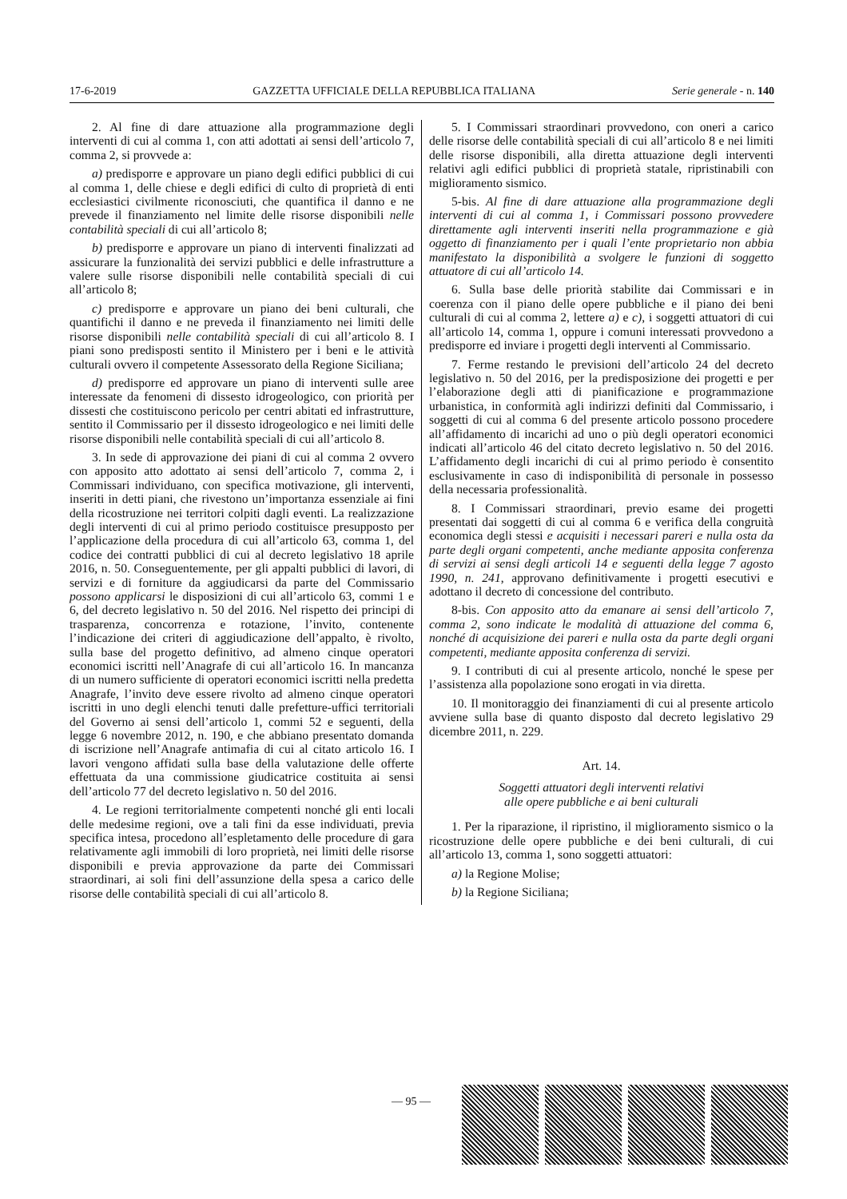17-6-2019 GAZZETTA UFFICIALE DELLA REPUBBLICA ITALIANA Serie generale - n. 140
2. Al fine di dare attuazione alla programmazione degli interventi di cui al comma 1, con atti adottati ai sensi dell’articolo 7, comma 2, si provvede a:
a) predisporre e approvare un piano degli edifici pubblici di cui al comma 1, delle chiese e degli edifici di culto di proprietà di enti ecclesiastici civilmente riconosciuti, che quantifica il danno e ne prevede il finanziamento nel limite delle risorse disponibili nelle contabilità speciali di cui all’articolo 8;
b) predisporre e approvare un piano di interventi finalizzati ad assicurare la funzionalità dei servizi pubblici e delle infrastrutture a valere sulle risorse disponibili nelle contabilità speciali di cui all’articolo 8;
c) predisporre e approvare un piano dei beni culturali, che quantifichi il danno e ne preveda il finanziamento nei limiti delle risorse disponibili nelle contabilità speciali di cui all’articolo 8. I piani sono predisposti sentito il Ministero per i beni e le attività culturali ovvero il competente Assessorato della Regione Siciliana;
d) predisporre ed approvare un piano di interventi sulle aree interessate da fenomeni di dissesto idrogeologico, con priorità per dissesti che costituiscono pericolo per centri abitati ed infrastrutture, sentito il Commissario per il dissesto idrogeologico e nei limiti delle risorse disponibili nelle contabilità speciali di cui all’articolo 8.
3. In sede di approvazione dei piani di cui al comma 2 ovvero con apposito atto adottato ai sensi dell’articolo 7, comma 2, i Commissari individuano, con specifica motivazione, gli interventi, inseriti in detti piani, che rivestono un’importanza essenziale ai fini della ricostruzione nei territori colpiti dagli eventi. La realizzazione degli interventi di cui al primo periodo costituisce presupposto per l’applicazione della procedura di cui all’articolo 63, comma 1, del codice dei contratti pubblici di cui al decreto legislativo 18 aprile 2016, n. 50. Conseguentemente, per gli appalti pubblici di lavori, di servizi e di forniture da aggiudicarsi da parte del Commissario possono applicarsi le disposizioni di cui all’articolo 63, commi 1 e 6, del decreto legislativo n. 50 del 2016. Nel rispetto dei principi di trasparenza, concorrenza e rotazione, l’invito, contenente l’indicazione dei criteri di aggiudicazione dell’appalto, è rivolto, sulla base del progetto definitivo, ad almeno cinque operatori economici iscritti nell’Anagrafe di cui all’articolo 16. In mancanza di un numero sufficiente di operatori economici iscritti nella predetta Anagrafe, l’invito deve essere rivolto ad almeno cinque operatori iscritti in uno degli elenchi tenuti dalle prefetture-uffici territoriali del Governo ai sensi dell’articolo 1, commi 52 e seguenti, della legge 6 novembre 2012, n. 190, e che abbiano presentato domanda di iscrizione nell’Anagrafe antimafia di cui al citato articolo 16. I lavori vengono affidati sulla base della valutazione delle offerte effettuata da una commissione giudicatrice costituita ai sensi dell’articolo 77 del decreto legislativo n. 50 del 2016.
4. Le regioni territorialmente competenti nonché gli enti locali delle medesime regioni, ove a tali fini da esse individuati, previa specifica intesa, procedono all’espletamento delle procedure di gara relativamente agli immobili di loro proprietà, nei limiti delle risorse disponibili e previa approvazione da parte dei Commissari straordinari, ai soli fini dell’assunzione della spesa a carico delle risorse delle contabilità speciali di cui all’articolo 8.
5. I Commissari straordinari provvedono, con oneri a carico delle risorse delle contabilità speciali di cui all’articolo 8 e nei limiti delle risorse disponibili, alla diretta attuazione degli interventi relativi agli edifici pubblici di proprietà statale, ripristinabili con miglioramento sismico.
5-bis. Al fine di dare attuazione alla programmazione degli interventi di cui al comma 1, i Commissari possono provvedere direttamente agli interventi inseriti nella programmazione e già oggetto di finanziamento per i quali l’ente proprietario non abbia manifestato la disponibilità a svolgere le funzioni di soggetto attuatore di cui all’articolo 14.
6. Sulla base delle priorità stabilite dai Commissari e in coerenza con il piano delle opere pubbliche e il piano dei beni culturali di cui al comma 2, lettere a) e c), i soggetti attuatori di cui all’articolo 14, comma 1, oppure i comuni interessati provvedono a predisporre ed inviare i progetti degli interventi al Commissario.
7. Ferme restando le previsioni dell’articolo 24 del decreto legislativo n. 50 del 2016, per la predisposizione dei progetti e per l’elaborazione degli atti di pianificazione e programmazione urbanistica, in conformità agli indirizzi definiti dal Commissario, i soggetti di cui al comma 6 del presente articolo possono procedere all’affidamento di incarichi ad uno o più degli operatori economici indicati all’articolo 46 del citato decreto legislativo n. 50 del 2016. L’affidamento degli incarichi di cui al primo periodo è consentito esclusivamente in caso di indisponibilità di personale in possesso della necessaria professionalità.
8. I Commissari straordinari, previo esame dei progetti presentati dai soggetti di cui al comma 6 e verifica della congruità economica degli stessi e acquisiti i necessari pareri e nulla osta da parte degli organi competenti, anche mediante apposita conferenza di servizi ai sensi degli articoli 14 e seguenti della legge 7 agosto 1990, n. 241, approvano definitivamente i progetti esecutivi e adottano il decreto di concessione del contributo.
8-bis. Con apposito atto da emanare ai sensi dell’articolo 7, comma 2, sono indicate le modalità di attuazione del comma 6, nonché di acquisizione dei pareri e nulla osta da parte degli organi competenti, mediante apposita conferenza di servizi.
9. I contributi di cui al presente articolo, nonché le spese per l’assistenza alla popolazione sono erogati in via diretta.
10. Il monitoraggio dei finanziamenti di cui al presente articolo avviene sulla base di quanto disposto dal decreto legislativo 29 dicembre 2011, n. 229.
Art. 14.
Soggetti attuatori degli interventi relativi
alle opere pubbliche e ai beni culturali
1. Per la riparazione, il ripristino, il miglioramento sismico o la ricostruzione delle opere pubbliche e dei beni culturali, di cui all’articolo 13, comma 1, sono soggetti attuatori:
a) la Regione Molise;
b) la Regione Siciliana;
— 95 —